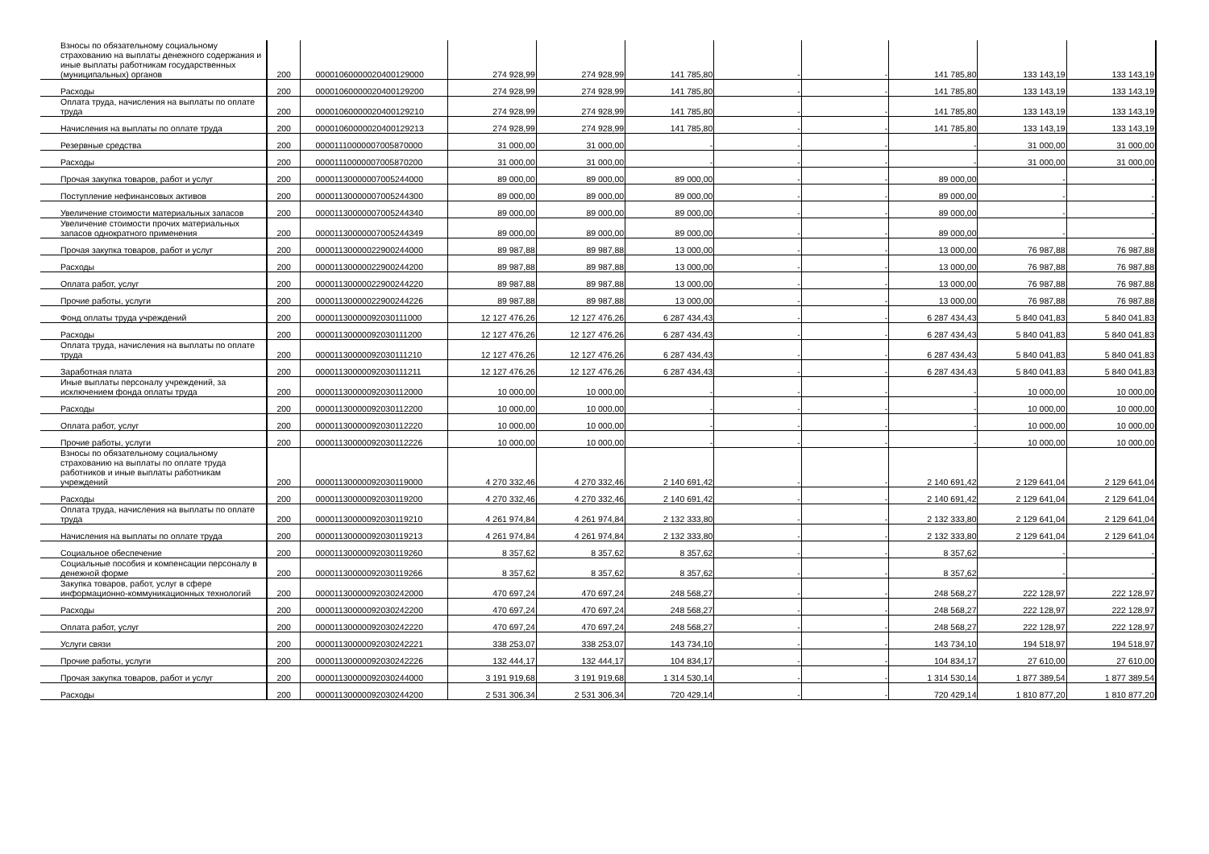| Взносы по обязательному социальному страхованию на выплаты денежного содержания и иные выплаты работникам государственных (муниципальных) органов | 200 | 00001060000020400129000 | 274 928,99 | 274 928,99 | 141 785,80 | - | - | 141 785,80 | 133 143,19 | 133 143,19 |
| Расходы | 200 | 00001060000020400129200 | 274 928,99 | 274 928,99 | 141 785,80 | - | - | 141 785,80 | 133 143,19 | 133 143,19 |
| Оплата труда, начисления на выплаты по оплате труда | 200 | 00001060000020400129210 | 274 928,99 | 274 928,99 | 141 785,80 | - | - | 141 785,80 | 133 143,19 | 133 143,19 |
| Начисления на выплаты по оплате труда | 200 | 00001060000020400129213 | 274 928,99 | 274 928,99 | 141 785,80 | - | - | 141 785,80 | 133 143,19 | 133 143,19 |
| Резервные средства | 200 | 00001110000007005870000 | 31 000,00 | 31 000,00 | - | - | - | - | 31 000,00 | 31 000,00 |
| Расходы | 200 | 00001110000007005870200 | 31 000,00 | 31 000,00 | - | - | - | - | 31 000,00 | 31 000,00 |
| Прочая закупка товаров, работ и услуг | 200 | 00001130000007005244000 | 89 000,00 | 89 000,00 | 89 000,00 | - | - | 89 000,00 | - | - |
| Поступление нефинансовых активов | 200 | 00001130000007005244300 | 89 000,00 | 89 000,00 | 89 000,00 | - | - | 89 000,00 | - | - |
| Увеличение стоимости материальных запасов | 200 | 00001130000007005244340 | 89 000,00 | 89 000,00 | 89 000,00 | - | - | 89 000,00 | - | - |
| Увеличение стоимости прочих материальных запасов однократного применения | 200 | 00001130000007005244349 | 89 000,00 | 89 000,00 | 89 000,00 | - | - | 89 000,00 | - | - |
| Прочая закупка товаров, работ и услуг | 200 | 00001130000022900244000 | 89 987,88 | 89 987,88 | 13 000,00 | - | - | 13 000,00 | 76 987,88 | 76 987,88 |
| Расходы | 200 | 00001130000022900244200 | 89 987,88 | 89 987,88 | 13 000,00 | - | - | 13 000,00 | 76 987,88 | 76 987,88 |
| Оплата работ, услуг | 200 | 00001130000022900244220 | 89 987,88 | 89 987,88 | 13 000,00 | - | - | 13 000,00 | 76 987,88 | 76 987,88 |
| Прочие работы, услуги | 200 | 00001130000022900244226 | 89 987,88 | 89 987,88 | 13 000,00 | - | - | 13 000,00 | 76 987,88 | 76 987,88 |
| Фонд оплаты труда учреждений | 200 | 00001130000092030111000 | 12 127 476,26 | 12 127 476,26 | 6 287 434,43 | - | - | 6 287 434,43 | 5 840 041,83 | 5 840 041,83 |
| Расходы | 200 | 00001130000092030111200 | 12 127 476,26 | 12 127 476,26 | 6 287 434,43 | - | - | 6 287 434,43 | 5 840 041,83 | 5 840 041,83 |
| Оплата труда, начисления на выплаты по оплате труда | 200 | 00001130000092030111210 | 12 127 476,26 | 12 127 476,26 | 6 287 434,43 | - | - | 6 287 434,43 | 5 840 041,83 | 5 840 041,83 |
| Заработная плата | 200 | 00001130000092030111211 | 12 127 476,26 | 12 127 476,26 | 6 287 434,43 | - | - | 6 287 434,43 | 5 840 041,83 | 5 840 041,83 |
| Иные выплаты персоналу учреждений, за исключением фонда оплаты труда | 200 | 00001130000092030112000 | 10 000,00 | 10 000,00 | - | - | - | - | 10 000,00 | 10 000,00 |
| Расходы | 200 | 00001130000092030112200 | 10 000,00 | 10 000,00 | - | - | - | - | 10 000,00 | 10 000,00 |
| Оплата работ, услуг | 200 | 00001130000092030112220 | 10 000,00 | 10 000,00 | - | - | - | - | 10 000,00 | 10 000,00 |
| Прочие работы, услуги | 200 | 00001130000092030112226 | 10 000,00 | 10 000,00 | - | - | - | - | 10 000,00 | 10 000,00 |
| Взносы по обязательному социальному страхованию на выплаты по оплате труда работников и иные выплаты работникам учреждений | 200 | 00001130000092030119000 | 4 270 332,46 | 4 270 332,46 | 2 140 691,42 | - | - | 2 140 691,42 | 2 129 641,04 | 2 129 641,04 |
| Расходы | 200 | 00001130000092030119200 | 4 270 332,46 | 4 270 332,46 | 2 140 691,42 | - | - | 2 140 691,42 | 2 129 641,04 | 2 129 641,04 |
| Оплата труда, начисления на выплаты по оплате труда | 200 | 00001130000092030119210 | 4 261 974,84 | 4 261 974,84 | 2 132 333,80 | - | - | 2 132 333,80 | 2 129 641,04 | 2 129 641,04 |
| Начисления на выплаты по оплате труда | 200 | 00001130000092030119213 | 4 261 974,84 | 4 261 974,84 | 2 132 333,80 | - | - | 2 132 333,80 | 2 129 641,04 | 2 129 641,04 |
| Социальное обеспечение | 200 | 00001130000092030119260 | 8 357,62 | 8 357,62 | 8 357,62 | - | - | 8 357,62 | - | - |
| Социальные пособия и компенсации персоналу в денежной форме | 200 | 00001130000092030119266 | 8 357,62 | 8 357,62 | 8 357,62 | - | - | 8 357,62 | - | - |
| Закупка товаров, работ, услуг в сфере информационно-коммуникационных технологий | 200 | 00001130000092030242000 | 470 697,24 | 470 697,24 | 248 568,27 | - | - | 248 568,27 | 222 128,97 | 222 128,97 |
| Расходы | 200 | 00001130000092030242200 | 470 697,24 | 470 697,24 | 248 568,27 | - | - | 248 568,27 | 222 128,97 | 222 128,97 |
| Оплата работ, услуг | 200 | 00001130000092030242220 | 470 697,24 | 470 697,24 | 248 568,27 | - | - | 248 568,27 | 222 128,97 | 222 128,97 |
| Услуги связи | 200 | 00001130000092030242221 | 338 253,07 | 338 253,07 | 143 734,10 | - | - | 143 734,10 | 194 518,97 | 194 518,97 |
| Прочие работы, услуги | 200 | 00001130000092030242226 | 132 444,17 | 132 444,17 | 104 834,17 | - | - | 104 834,17 | 27 610,00 | 27 610,00 |
| Прочая закупка товаров, работ и услуг | 200 | 00001130000092030244000 | 3 191 919,68 | 3 191 919,68 | 1 314 530,14 | - | - | 1 314 530,14 | 1 877 389,54 | 1 877 389,54 |
| Расходы | 200 | 00001130000092030244200 | 2 531 306,34 | 2 531 306,34 | 720 429,14 | - | - | 720 429,14 | 1 810 877,20 | 1 810 877,20 |